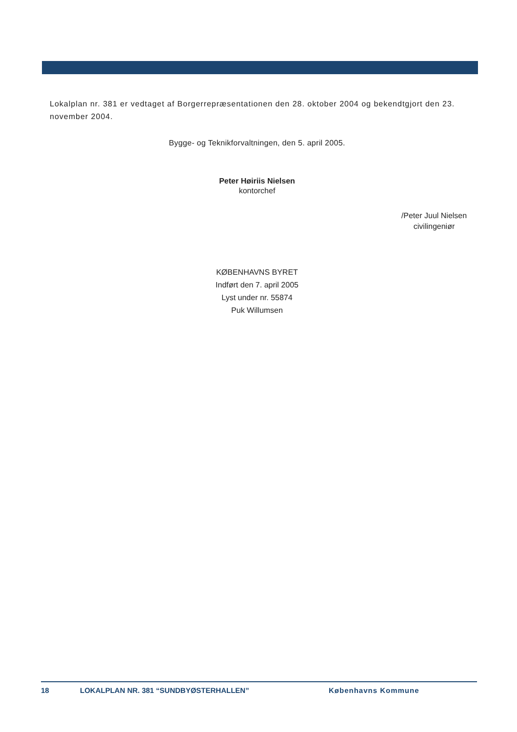Lokalplan nr. 381 er vedtaget af Borgerrepræsentationen den 28. oktober 2004 og bekendtgjort den 23. november 2004.
Bygge- og Teknikforvaltningen, den 5. april 2005.
Peter Høiriis Nielsen
kontorchef
/Peter Juul Nielsen
civilingeniør
KØBENHAVNS BYRET
Indført den 7. april 2005
Lyst under nr. 55874
Puk Willumsen
18 LOKALPLAN NR. 381 “SUNDBYØSTERHALLEN” Københavns Kommune